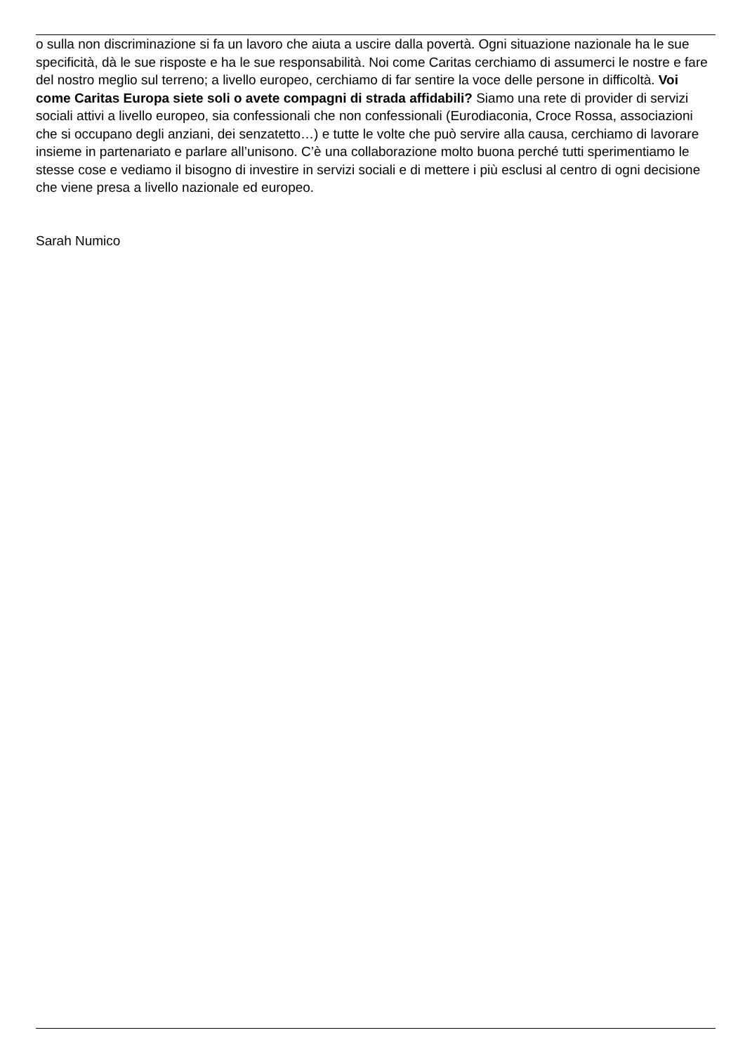o sulla non discriminazione si fa un lavoro che aiuta a uscire dalla povertà. Ogni situazione nazionale ha le sue specificità, dà le sue risposte e ha le sue responsabilità. Noi come Caritas cerchiamo di assumerci le nostre e fare del nostro meglio sul terreno; a livello europeo, cerchiamo di far sentire la voce delle persone in difficoltà. Voi come Caritas Europa siete soli o avete compagni di strada affidabili? Siamo una rete di provider di servizi sociali attivi a livello europeo, sia confessionali che non confessionali (Eurodiaconia, Croce Rossa, associazioni che si occupano degli anziani, dei senzatetto…) e tutte le volte che può servire alla causa, cerchiamo di lavorare insieme in partenariato e parlare all’unisono. C’è una collaborazione molto buona perché tutti sperimentiamo le stesse cose e vediamo il bisogno di investire in servizi sociali e di mettere i più esclusi al centro di ogni decisione che viene presa a livello nazionale ed europeo.
Sarah Numico